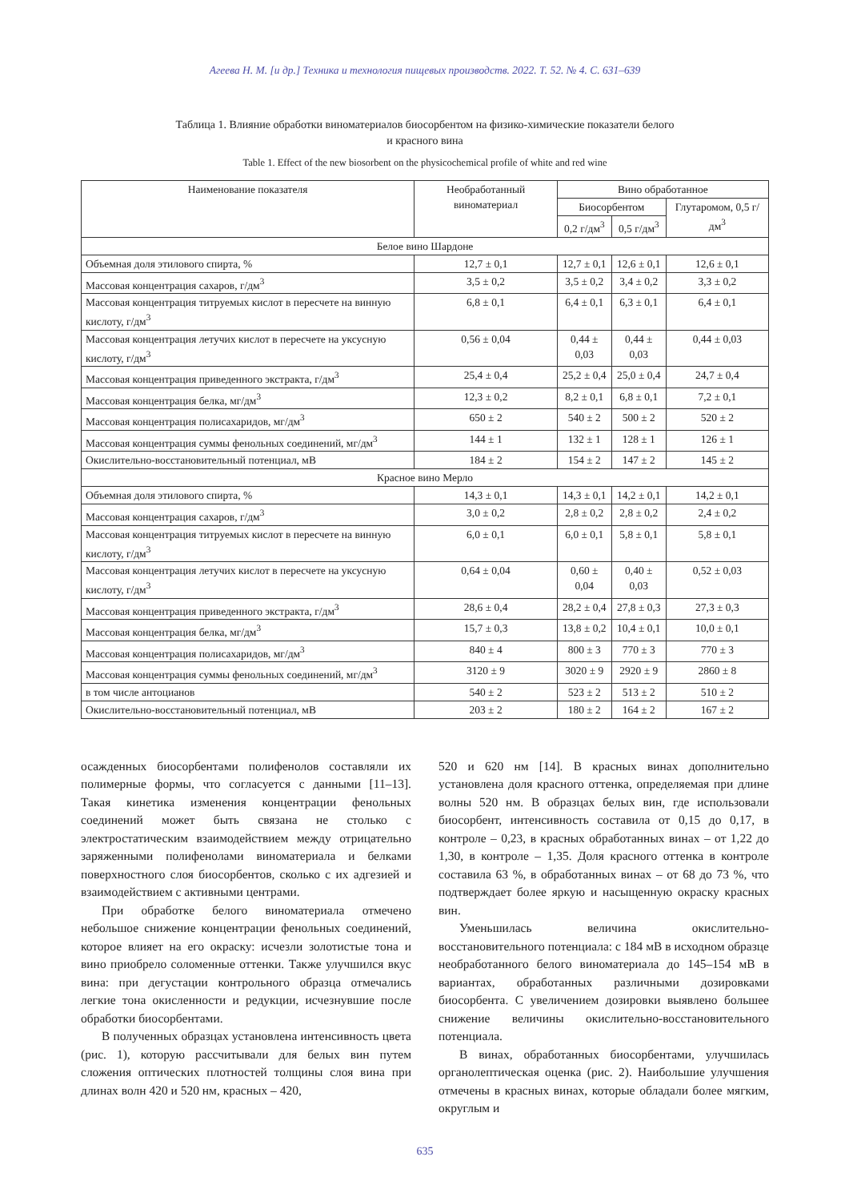Агеева Н. М. [и др.] Техника и технология пищевых производств. 2022. Т. 52. № 4. С. 631–639
Таблица 1. Влияние обработки виноматериалов биосорбентом на физико-химические показатели белого
и красного вина
Table 1. Effect of the new biosorbent on the physicochemical profile of white and red wine
| Наименование показателя | Необработанный виноматериал | Вино обработанное | | |
| --- | --- | --- | --- | --- |
| | | Биосорбентом | | Глутаромом, 0,5 г/дм<sup>3</sup> |
| | | 0,2 г/дм<sup>3</sup> | 0,5 г/дм<sup>3</sup> | |
| Белое вино Шардоне | | | | |
| Объемная доля этилового спирта, % | 12,7 ± 0,1 | 12,7 ± 0,1 | 12,6 ± 0,1 | 12,6 ± 0,1 |
| Массовая концентрация сахаров, г/дм<sup>3</sup> | 3,5 ± 0,2 | 3,5 ± 0,2 | 3,4 ± 0,2 | 3,3 ± 0,2 |
| Массовая концентрация титруемых кислот в пересчете на винную кислоту, г/дм<sup>3</sup> | 6,8 ± 0,1 | 6,4 ± 0,1 | 6,3 ± 0,1 | 6,4 ± 0,1 |
| Массовая концентрация летучих кислот в пересчете на уксусную кислоту, г/дм<sup>3</sup> | 0,56 ± 0,04 | 0,44 ± 0,03 | 0,44 ± 0,03 | 0,44 ± 0,03 |
| Массовая концентрация приведенного экстракта, г/дм<sup>3</sup> | 25,4 ± 0,4 | 25,2 ± 0,4 | 25,0 ± 0,4 | 24,7 ± 0,4 |
| Массовая концентрация белка, мг/дм<sup>3</sup> | 12,3 ± 0,2 | 8,2 ± 0,1 | 6,8 ± 0,1 | 7,2 ± 0,1 |
| Массовая концентрация полисахаридов, мг/дм<sup>3</sup> | 650 ± 2 | 540 ± 2 | 500 ± 2 | 520 ± 2 |
| Массовая концентрация суммы фенольных соединений, мг/дм<sup>3</sup> | 144 ± 1 | 132 ± 1 | 128 ± 1 | 126 ± 1 |
| Окислительно-восстановительный потенциал, мВ | 184 ± 2 | 154 ± 2 | 147 ± 2 | 145 ± 2 |
| Красное вино Мерло | | | | |
| Объемная доля этилового спирта, % | 14,3 ± 0,1 | 14,3 ± 0,1 | 14,2 ± 0,1 | 14,2 ± 0,1 |
| Массовая концентрация сахаров, г/дм<sup>3</sup> | 3,0 ± 0,2 | 2,8 ± 0,2 | 2,8 ± 0,2 | 2,4 ± 0,2 |
| Массовая концентрация титруемых кислот в пересчете на винную кислоту, г/дм<sup>3</sup> | 6,0 ± 0,1 | 6,0 ± 0,1 | 5,8 ± 0,1 | 5,8 ± 0,1 |
| Массовая концентрация летучих кислот в пересчете на уксусную кислоту, г/дм<sup>3</sup> | 0,64 ± 0,04 | 0,60 ± 0,04 | 0,40 ± 0,03 | 0,52 ± 0,03 |
| Массовая концентрация приведенного экстракта, г/дм<sup>3</sup> | 28,6 ± 0,4 | 28,2 ± 0,4 | 27,8 ± 0,3 | 27,3 ± 0,3 |
| Массовая концентрация белка, мг/дм<sup>3</sup> | 15,7 ± 0,3 | 13,8 ± 0,2 | 10,4 ± 0,1 | 10,0 ± 0,1 |
| Массовая концентрация полисахаридов, мг/дм<sup>3</sup> | 840 ± 4 | 800 ± 3 | 770 ± 3 | 770 ± 3 |
| Массовая концентрация суммы фенольных соединений, мг/дм<sup>3</sup> | 3120 ± 9 | 3020 ± 9 | 2920 ± 9 | 2860 ± 8 |
| в том числе антоцианов | 540 ± 2 | 523 ± 2 | 513 ± 2 | 510 ± 2 |
| Окислительно-восстановительный потенциал, мВ | 203 ± 2 | 180 ± 2 | 164 ± 2 | 167 ± 2 |
осажденных биосорбентами полифенолов составляли их полимерные формы, что согласуется с данными [11–13]. Такая кинетика изменения концентрации фенольных соединений может быть связана не столько с электростатическим взаимодействием между отрицательно заряженными полифенолами виноматериала и белками поверхностного слоя биосорбентов, сколько с их адгезией и взаимодействием с активными центрами.
При обработке белого виноматериала отмечено небольшое снижение концентрации фенольных соединений, которое влияет на его окраску: исчезли золотистые тона и вино приобрело соломенные оттенки. Также улучшился вкус вина: при дегустации контрольного образца отмечались легкие тона окисленности и редукции, исчезнувшие после обработки биосорбентами.
В полученных образцах установлена интенсивность цвета (рис. 1), которую рассчитывали для белых вин путем сложения оптических плотностей толщины слоя вина при длинах волн 420 и 520 нм, красных – 420,
520 и 620 нм [14]. В красных винах дополнительно установлена доля красного оттенка, определяемая при длине волны 520 нм. В образцах белых вин, где использовали биосорбент, интенсивность составила от 0,15 до 0,17, в контроле – 0,23, в красных обработанных винах – от 1,22 до 1,30, в контроле – 1,35. Доля красного оттенка в контроле составила 63 %, в обработанных винах – от 68 до 73 %, что подтверждает более яркую и насыщенную окраску красных вин.
Уменьшилась величина окислительно-восстановительного потенциала: с 184 мВ в исходном образце необработанного белого виноматериала до 145–154 мВ в вариантах, обработанных различными дозировками биосорбента. С увеличением дозировки выявлено большее снижение величины окислительно-восстановительного потенциала.
В винах, обработанных биосорбентами, улучшилась органолептическая оценка (рис. 2). Наибольшие улучшения отмечены в красных винах, которые обладали более мягким, округлым и
635